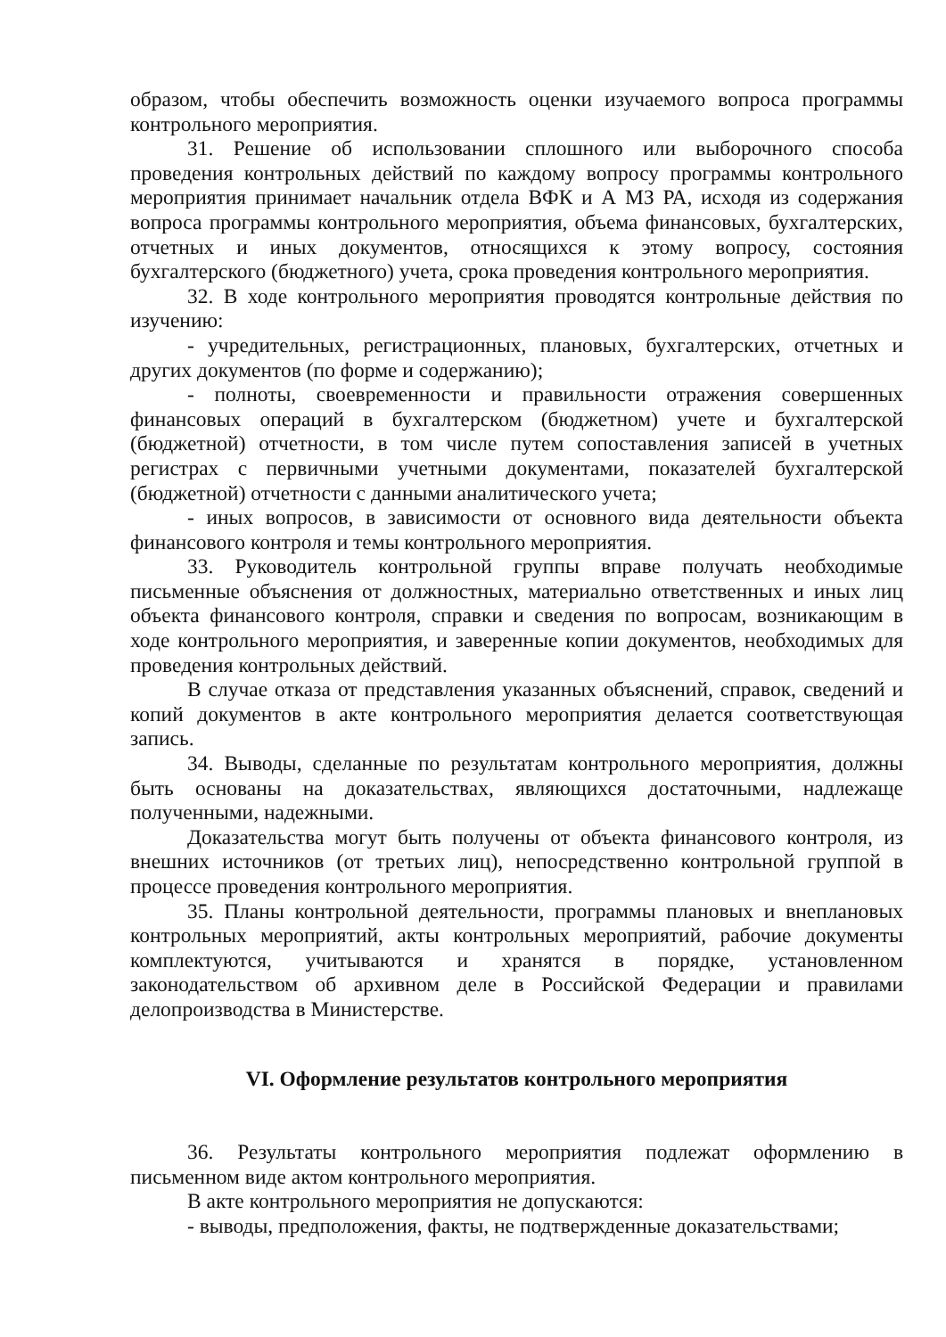образом, чтобы обеспечить возможность оценки изучаемого вопроса программы контрольного мероприятия.
31. Решение об использовании сплошного или выборочного способа проведения контрольных действий по каждому вопросу программы контрольного мероприятия принимает начальник отдела ВФК и А МЗ РА, исходя из содержания вопроса программы контрольного мероприятия, объема финансовых, бухгалтерских, отчетных и иных документов, относящихся к этому вопросу, состояния бухгалтерского (бюджетного) учета, срока проведения контрольного мероприятия.
32. В ходе контрольного мероприятия проводятся контрольные действия по изучению:
- учредительных, регистрационных, плановых, бухгалтерских, отчетных и других документов (по форме и содержанию);
- полноты, своевременности и правильности отражения совершенных финансовых операций в бухгалтерском (бюджетном) учете и бухгалтерской (бюджетной) отчетности, в том числе путем сопоставления записей в учетных регистрах с первичными учетными документами, показателей бухгалтерской (бюджетной) отчетности с данными аналитического учета;
- иных вопросов, в зависимости от основного вида деятельности объекта финансового контроля и темы контрольного мероприятия.
33. Руководитель контрольной группы вправе получать необходимые письменные объяснения от должностных, материально ответственных и иных лиц объекта финансового контроля, справки и сведения по вопросам, возникающим в ходе контрольного мероприятия, и заверенные копии документов, необходимых для проведения контрольных действий.
В случае отказа от представления указанных объяснений, справок, сведений и копий документов в акте контрольного мероприятия делается соответствующая запись.
34. Выводы, сделанные по результатам контрольного мероприятия, должны быть основаны на доказательствах, являющихся достаточными, надлежаще полученными, надежными.
Доказательства могут быть получены от объекта финансового контроля, из внешних источников (от третьих лиц), непосредственно контрольной группой в процессе проведения контрольного мероприятия.
35. Планы контрольной деятельности, программы плановых и внеплановых контрольных мероприятий, акты контрольных мероприятий, рабочие документы комплектуются, учитываются и хранятся в порядке, установленном законодательством об архивном деле в Российской Федерации и правилами делопроизводства в Министерстве.
VI. Оформление результатов контрольного мероприятия
36. Результаты контрольного мероприятия подлежат оформлению в письменном виде актом контрольного мероприятия.
В акте контрольного мероприятия не допускаются:
- выводы, предположения, факты, не подтвержденные доказательствами;